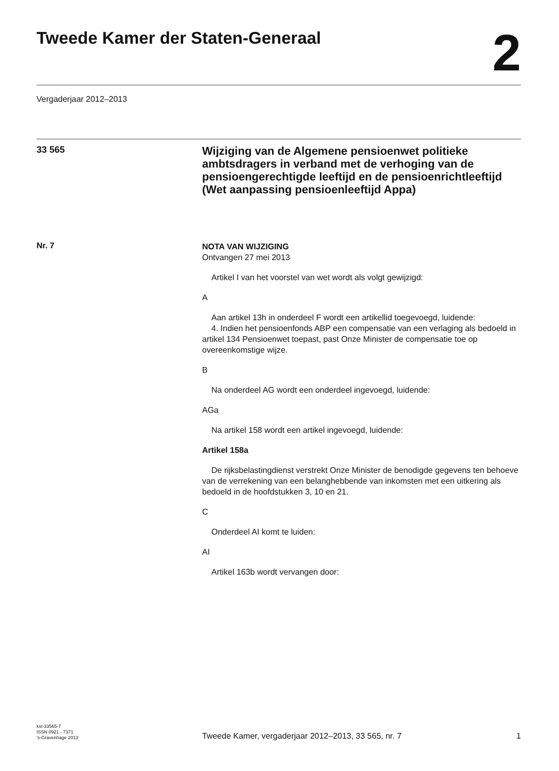Tweede Kamer der Staten-Generaal
2
Vergaderjaar 2012–2013
33 565
Wijziging van de Algemene pensioenwet politieke ambtsdragers in verband met de verhoging van de pensioengerechtigde leeftijd en de pensioenrichtleeftijd (Wet aanpassing pensioenleeftijd Appa)
Nr. 7
NOTA VAN WIJZIGING
Ontvangen 27 mei 2013
Artikel I van het voorstel van wet wordt als volgt gewijzigd:
A
Aan artikel 13h in onderdeel F wordt een artikellid toegevoegd, luidende:
4. Indien het pensioenfonds ABP een compensatie van een verlaging als bedoeld in artikel 134 Pensioenwet toepast, past Onze Minister de compensatie toe op overeenkomstige wijze.
B
Na onderdeel AG wordt een onderdeel ingevoegd, luidende:
AGa
Na artikel 158 wordt een artikel ingevoegd, luidende:
Artikel 158a
De rijksbelastingdienst verstrekt Onze Minister de benodigde gegevens ten behoeve van de verrekening van een belanghebbende van inkomsten met een uitkering als bedoeld in de hoofdstukken 3, 10 en 21.
C
Onderdeel AI komt te luiden:
AI
Artikel 163b wordt vervangen door:
kst-33565-7
ISSN 0921 - 7371
's-Gravenhage 2013
Tweede Kamer, vergaderjaar 2012–2013, 33 565, nr. 7
1